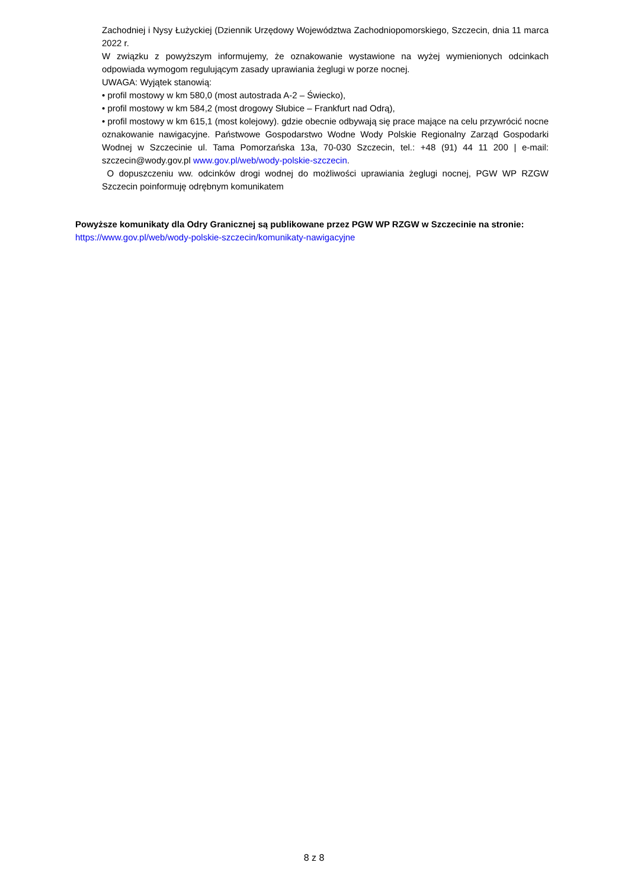Zachodniej i Nysy Łużyckiej (Dziennik Urzędowy Województwa Zachodniopomorskiego, Szczecin, dnia 11 marca 2022 r.
W związku z powyższym informujemy, że oznakowanie wystawione na wyżej wymienionych odcinkach odpowiada wymogom regulującym zasady uprawiania żeglugi w porze nocnej.
UWAGA: Wyjątek stanowią:
• profil mostowy w km 580,0 (most autostrada A-2 – Świecko),
• profil mostowy w km 584,2 (most drogowy Słubice – Frankfurt nad Odrą),
• profil mostowy w km 615,1 (most kolejowy). gdzie obecnie odbywają się prace mające na celu przywrócić nocne oznakowanie nawigacyjne. Państwowe Gospodarstwo Wodne Wody Polskie Regionalny Zarząd Gospodarki Wodnej w Szczecinie ul. Tama Pomorzańska 13a, 70-030 Szczecin, tel.: +48 (91) 44 11 200 | e-mail: szczecin@wody.gov.pl www.gov.pl/web/wody-polskie-szczecin.
O dopuszczeniu ww. odcinków drogi wodnej do możliwości uprawiania żeglugi nocnej, PGW WP RZGW Szczecin poinformuję odrębnym komunikatem
Powyższe komunikaty dla Odry Granicznej są publikowane przez PGW WP RZGW w Szczecinie na stronie:
https://www.gov.pl/web/wody-polskie-szczecin/komunikaty-nawigacyjne
8 z 8